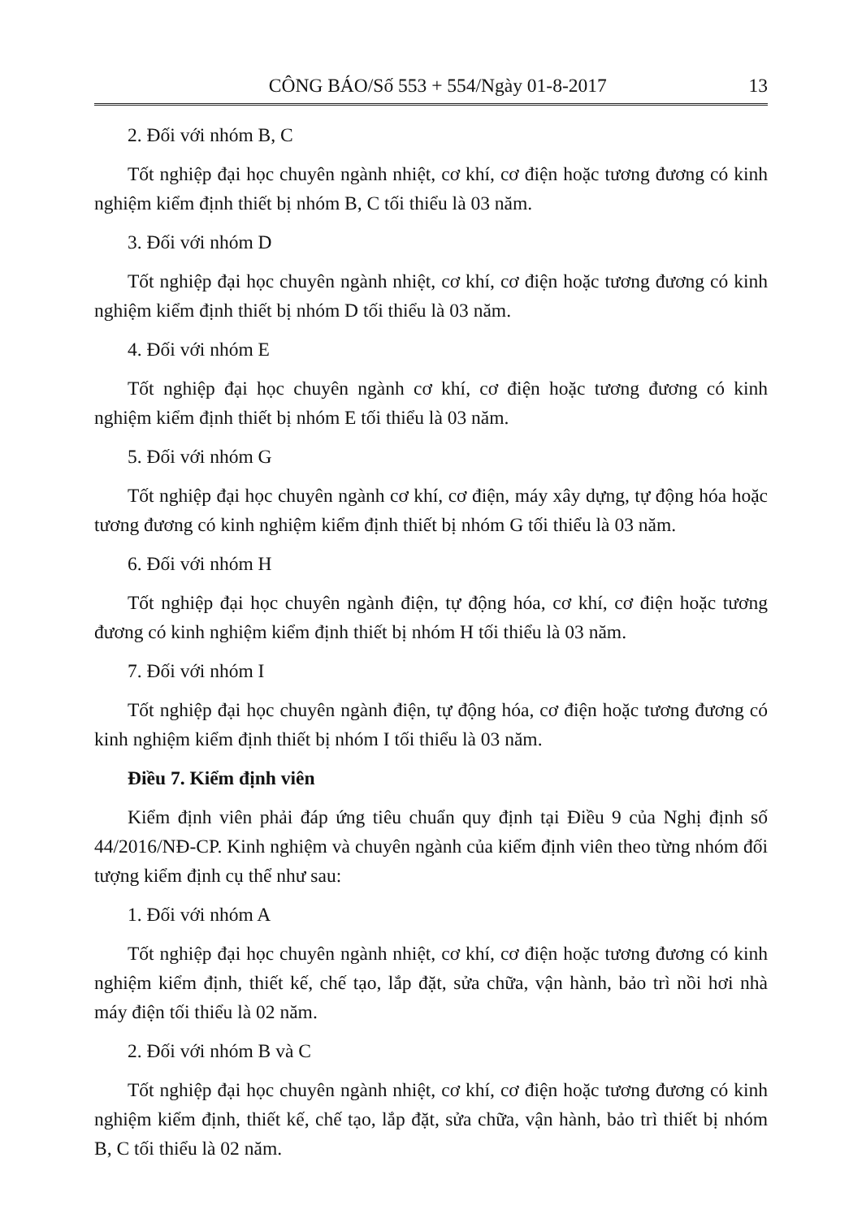CÔNG BÁO/Số 553 + 554/Ngày 01-8-2017 13
2. Đối với nhóm B, C
Tốt nghiệp đại học chuyên ngành nhiệt, cơ khí, cơ điện hoặc tương đương có kinh nghiệm kiểm định thiết bị nhóm B, C tối thiểu là 03 năm.
3. Đối với nhóm D
Tốt nghiệp đại học chuyên ngành nhiệt, cơ khí, cơ điện hoặc tương đương có kinh nghiệm kiểm định thiết bị nhóm D tối thiểu là 03 năm.
4. Đối với nhóm E
Tốt nghiệp đại học chuyên ngành cơ khí, cơ điện hoặc tương đương có kinh nghiệm kiểm định thiết bị nhóm E tối thiểu là 03 năm.
5. Đối với nhóm G
Tốt nghiệp đại học chuyên ngành cơ khí, cơ điện, máy xây dựng, tự động hóa hoặc tương đương có kinh nghiệm kiểm định thiết bị nhóm G tối thiểu là 03 năm.
6. Đối với nhóm H
Tốt nghiệp đại học chuyên ngành điện, tự động hóa, cơ khí, cơ điện hoặc tương đương có kinh nghiệm kiểm định thiết bị nhóm H tối thiểu là 03 năm.
7. Đối với nhóm I
Tốt nghiệp đại học chuyên ngành điện, tự động hóa, cơ điện hoặc tương đương có kinh nghiệm kiểm định thiết bị nhóm I tối thiểu là 03 năm.
Điều 7. Kiểm định viên
Kiểm định viên phải đáp ứng tiêu chuẩn quy định tại Điều 9 của Nghị định số 44/2016/NĐ-CP. Kinh nghiệm và chuyên ngành của kiểm định viên theo từng nhóm đối tượng kiểm định cụ thể như sau:
1. Đối với nhóm A
Tốt nghiệp đại học chuyên ngành nhiệt, cơ khí, cơ điện hoặc tương đương có kinh nghiệm kiểm định, thiết kế, chế tạo, lắp đặt, sửa chữa, vận hành, bảo trì nồi hơi nhà máy điện tối thiểu là 02 năm.
2. Đối với nhóm B và C
Tốt nghiệp đại học chuyên ngành nhiệt, cơ khí, cơ điện hoặc tương đương có kinh nghiệm kiểm định, thiết kế, chế tạo, lắp đặt, sửa chữa, vận hành, bảo trì thiết bị nhóm B, C tối thiểu là 02 năm.